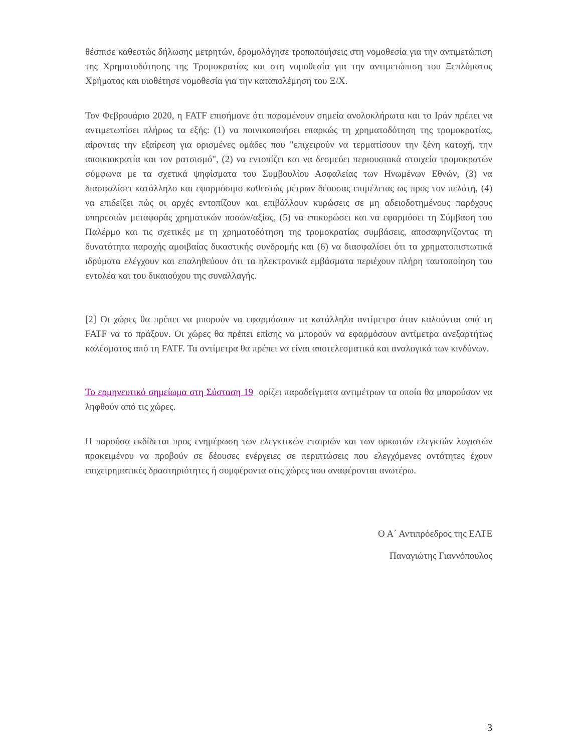θέσπισε καθεστώς δήλωσης μετρητών, δρομολόγησε τροποποιήσεις στη νομοθεσία για την αντιμετώπιση της Χρηματοδότησης της Τρομοκρατίας και στη νομοθεσία για την αντιμετώπιση του Ξεπλύματος Χρήματος και υιοθέτησε νομοθεσία για την καταπολέμηση του Ξ/Χ.
Τον Φεβρουάριο 2020, η FATF επισήμανε ότι παραμένουν σημεία ανολοκλήρωτα και το Ιράν πρέπει να αντιμετωπίσει πλήρως τα εξής: (1) να ποινικοποιήσει επαρκώς τη χρηματοδότηση της τρομοκρατίας, αίροντας την εξαίρεση για ορισμένες ομάδες που "επιχειρούν να τερματίσουν την ξένη κατοχή, την αποικιοκρατία και τον ρατσισμό", (2) να εντοπίζει και να δεσμεύει περιουσιακά στοιχεία τρομοκρατών σύμφωνα με τα σχετικά ψηφίσματα του Συμβουλίου Ασφαλείας των Ηνωμένων Εθνών, (3) να διασφαλίσει κατάλληλο και εφαρμόσιμο καθεστώς μέτρων δέουσας επιμέλειας ως προς τον πελάτη, (4) να επιδείξει πώς οι αρχές εντοπίζουν και επιβάλλουν κυρώσεις σε μη αδειοδοτημένους παρόχους υπηρεσιών μεταφοράς χρηματικών ποσών/αξίας, (5) να επικυρώσει και να εφαρμόσει τη Σύμβαση του Παλέρμο και τις σχετικές με τη χρηματοδότηση της τρομοκρατίας συμβάσεις, αποσαφηνίζοντας τη δυνατότητα παροχής αμοιβαίας δικαστικής συνδρομής και (6) να διασφαλίσει ότι τα χρηματοπιστωτικά ιδρύματα ελέγχουν και επαληθεύουν ότι τα ηλεκτρονικά εμβάσματα περιέχουν πλήρη ταυτοποίηση του εντολέα και του δικαιούχου της συναλλαγής.
[2] Οι χώρες θα πρέπει να μπορούν να εφαρμόσουν τα κατάλληλα αντίμετρα όταν καλούνται από τη FATF να το πράξουν. Οι χώρες θα πρέπει επίσης να μπορούν να εφαρμόσουν αντίμετρα ανεξαρτήτως καλέσματος από τη FATF. Τα αντίμετρα θα πρέπει να είναι αποτελεσματικά και αναλογικά των κινδύνων.
Το ερμηνευτικό σημείωμα στη Σύσταση 19 ορίζει παραδείγματα αντιμέτρων τα οποία θα μπορούσαν να ληφθούν από τις χώρες.
Η παρούσα εκδίδεται προς ενημέρωση των ελεγκτικών εταιριών και των ορκωτών ελεγκτών λογιστών προκειμένου να προβούν σε δέουσες ενέργειες σε περιπτώσεις που ελεγχόμενες οντότητες έχουν επιχειρηματικές δραστηριότητες ή συμφέροντα στις χώρες που αναφέρονται ανωτέρω.
Ο Α΄ Αντιπρόεδρος της ΕΛΤΕ
Παναγιώτης Γιαννόπουλος
3